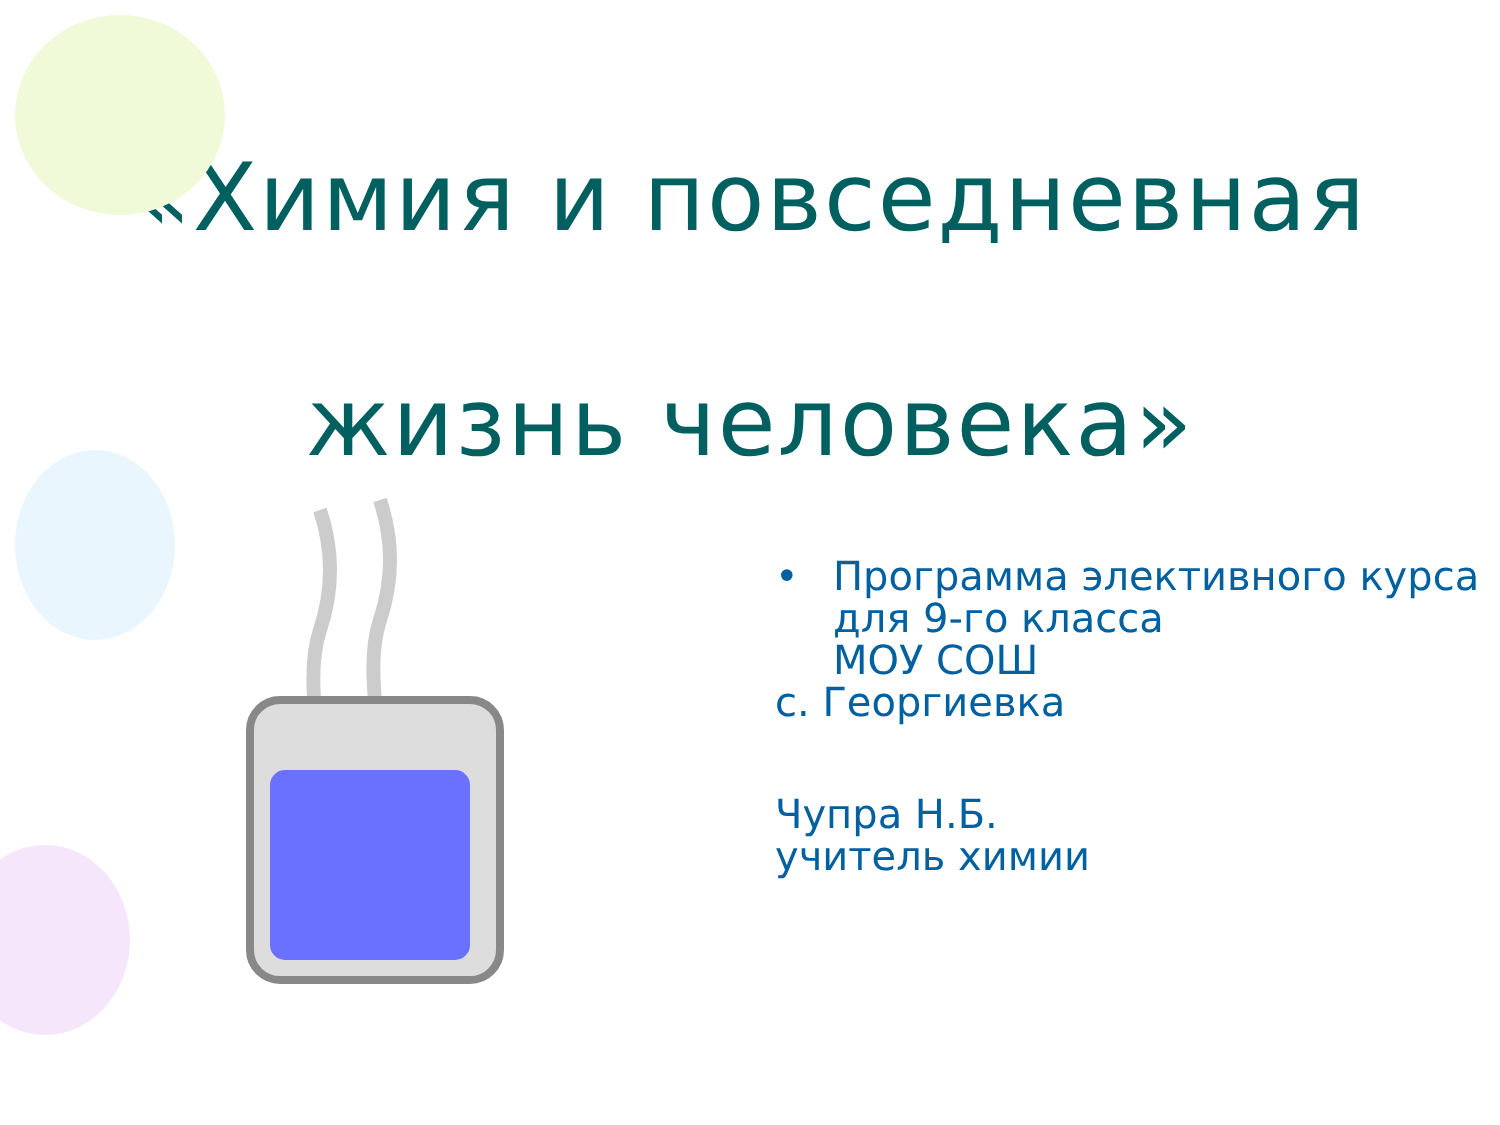«Химия и повседневная
жизнь человека»
•
Программа элективного курса
для 9-го класса
МОУ СОШ
с. Георгиевка
Чупра Н.Б.
учитель химии